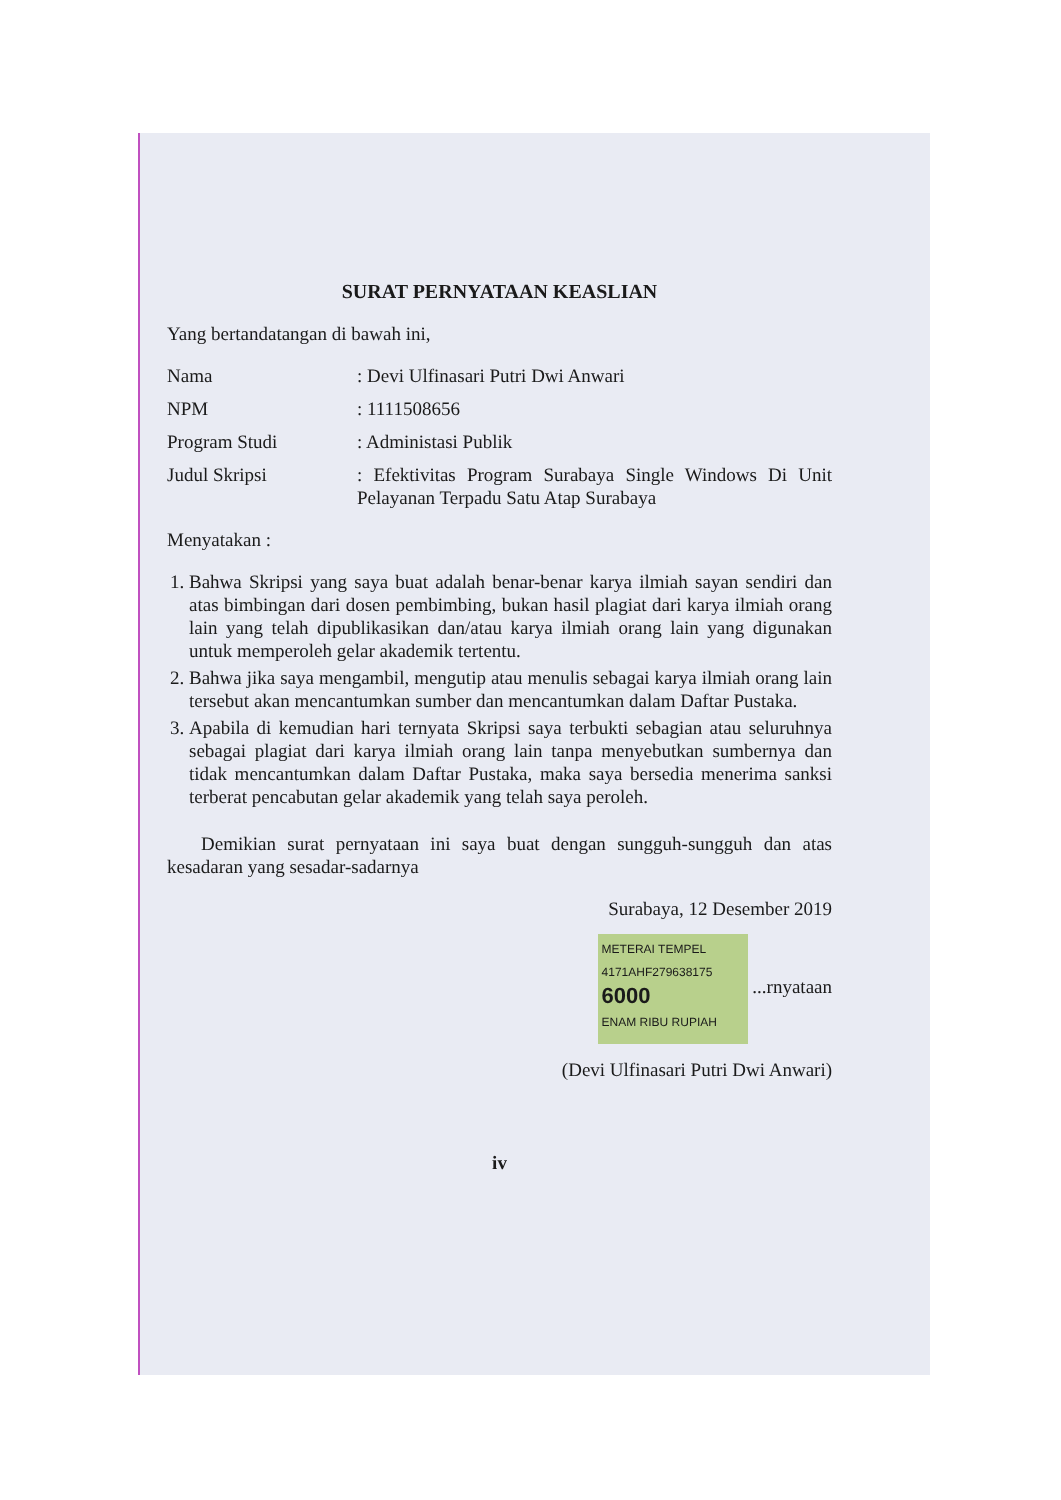SURAT PERNYATAAN KEASLIAN
Yang bertandatangan di bawah ini,
Nama: Devi Ulfinasari Putri Dwi Anwari
NPM: 1111508656
Program Studi: Administasi Publik
Judul Skripsi: Efektivitas Program Surabaya Single Windows Di Unit Pelayanan Terpadu Satu Atap Surabaya
Menyatakan :
1. Bahwa Skripsi yang saya buat adalah benar-benar karya ilmiah sayan sendiri dan atas bimbingan dari dosen pembimbing, bukan hasil plagiat dari karya ilmiah orang lain yang telah dipublikasikan dan/atau karya ilmiah orang lain yang digunakan untuk memperoleh gelar akademik tertentu.
2. Bahwa jika saya mengambil, mengutip atau menulis sebagai karya ilmiah orang lain tersebut akan mencantumkan sumber dan mencantumkan dalam Daftar Pustaka.
3. Apabila di kemudian hari ternyata Skripsi saya terbukti sebagian atau seluruhnya sebagai plagiat dari karya ilmiah orang lain tanpa menyebutkan sumbernya dan tidak mencantumkan dalam Daftar Pustaka, maka saya bersedia menerima sanksi terberat pencabutan gelar akademik yang telah saya peroleh.
Demikian surat pernyataan ini saya buat dengan sungguh-sungguh dan atas kesadaran yang sesadar-sadarnya
Surabaya, 12 Desember 2019
METERAI TEMPEL
4171AHF279638175
6000
ENAM RIBU RUPIAH ...rnyataan
(Devi Ulfinasari Putri Dwi Anwari)
iv